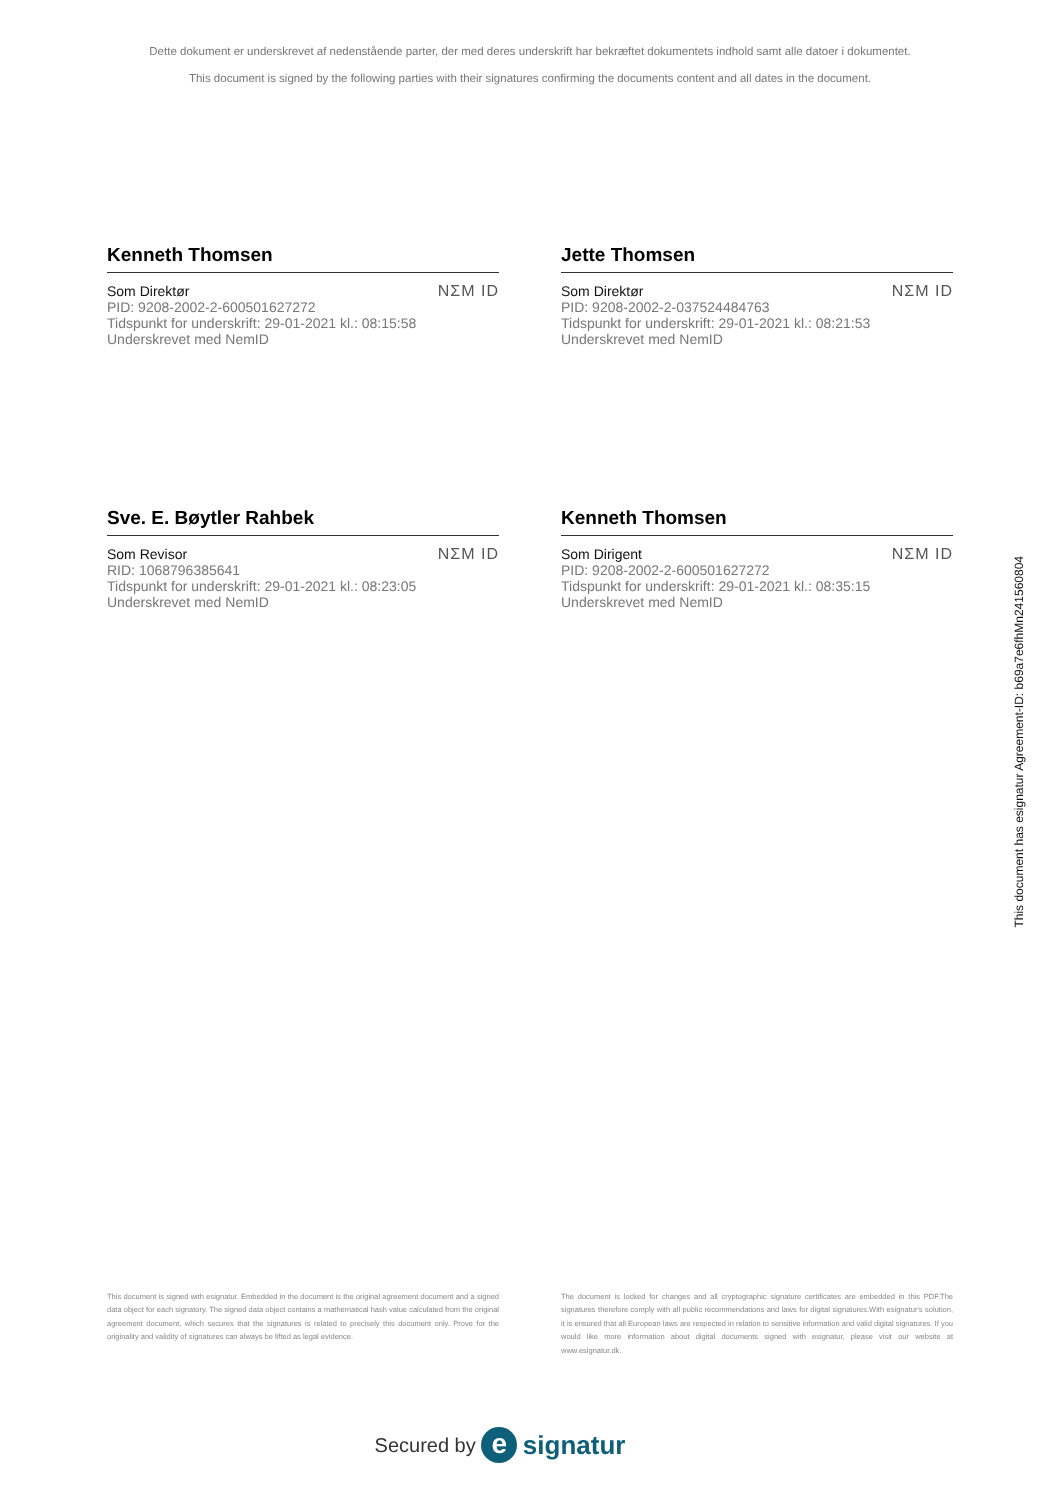Dette dokument er underskrevet af nedenstående parter, der med deres underskrift har bekræftet dokumentets indhold samt alle datoer i dokumentet.
This document is signed by the following parties with their signatures confirming the documents content and all dates in the document.
Kenneth Thomsen
Som Direktør
PID: 9208-2002-2-600501627272
Tidspunkt for underskrift: 29-01-2021 kl.: 08:15:58
Underskrevet med NemID
NΣM ID
Jette Thomsen
Som Direktør
PID: 9208-2002-2-037524484763
Tidspunkt for underskrift: 29-01-2021 kl.: 08:21:53
Underskrevet med NemID
NΣM ID
Sve. E. Bøytler Rahbek
Som Revisor
RID: 1068796385641
Tidspunkt for underskrift: 29-01-2021 kl.: 08:23:05
Underskrevet med NemID
NΣM ID
Kenneth Thomsen
Som Dirigent
PID: 9208-2002-2-600501627272
Tidspunkt for underskrift: 29-01-2021 kl.: 08:35:15
Underskrevet med NemID
NΣM ID
This document is signed with esignatur. Embedded in the document is the original agreement document and a signed data object for each signatory. The signed data object contains a mathematical hash value calculated from the original agreement document, which secures that the signatures is related to precisely this document only. Prove for the originality and validity of signatures can always be lifted as legal evidence.
The document is locked for changes and all cryptographic signature certificates are embedded in this PDF.The signatures therefore comply with all public recommendations and laws for digital signatures.With esignatur's solution, it is ensured that all European laws are respected in relation to sensitive information and valid digital signatures. If you would like more information about digital documents signed with esignatur, please visit our website at www.esignatur.dk.
Secured by e signatur
This document has esignatur Agreement-ID: b69a7e6fhMn241560804